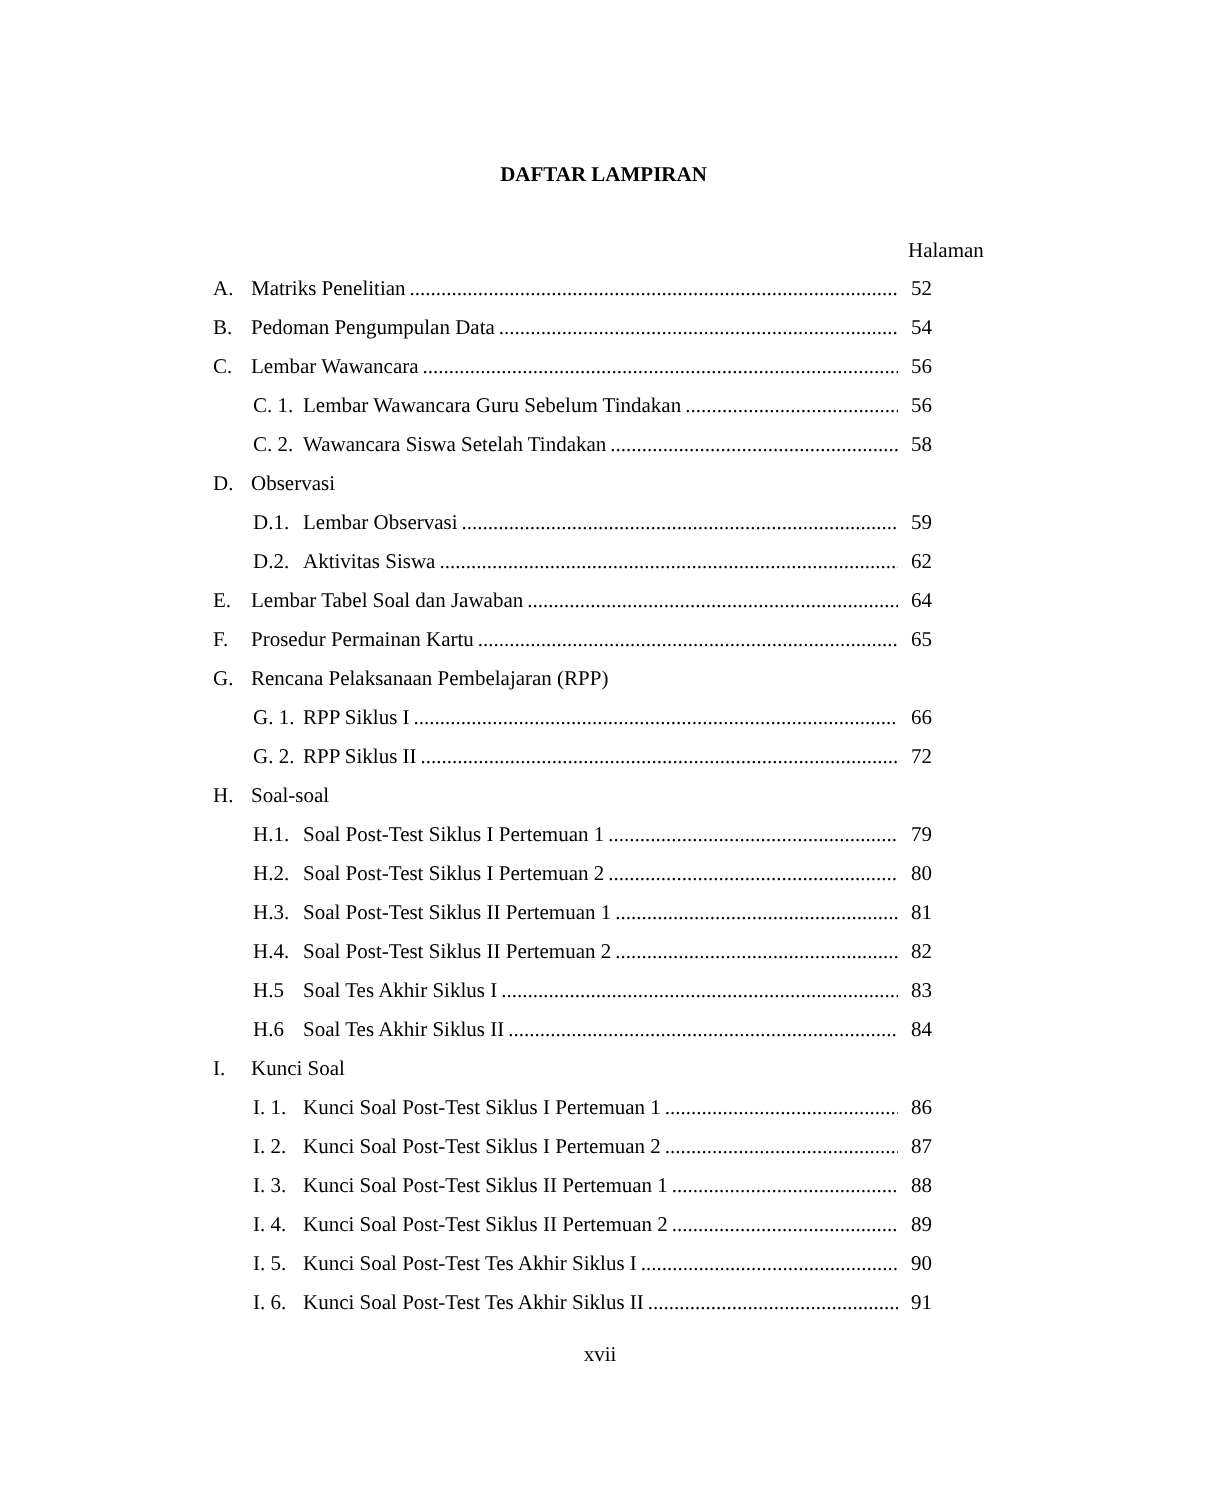DAFTAR LAMPIRAN
Halaman
A. Matriks Penelitian 52
B. Pedoman Pengumpulan Data 54
C. Lembar Wawancara 56
C. 1. Lembar Wawancara Guru Sebelum Tindakan 56
C. 2. Wawancara Siswa Setelah Tindakan 58
D. Observasi
D.1. Lembar Observasi 59
D.2. Aktivitas Siswa 62
E. Lembar Tabel Soal dan Jawaban 64
F. Prosedur Permainan Kartu 65
G. Rencana Pelaksanaan Pembelajaran (RPP)
G. 1. RPP Siklus I 66
G. 2. RPP Siklus II 72
H. Soal-soal
H.1. Soal Post-Test Siklus I Pertemuan 1 79
H.2. Soal Post-Test Siklus I Pertemuan 2 80
H.3. Soal Post-Test Siklus II Pertemuan 1 81
H.4. Soal Post-Test Siklus II Pertemuan 2 82
H.5 Soal Tes Akhir Siklus I 83
H.6 Soal Tes Akhir Siklus II 84
I. Kunci Soal
I. 1. Kunci Soal Post-Test Siklus I Pertemuan 1 86
I. 2. Kunci Soal Post-Test Siklus I Pertemuan 2 87
I. 3. Kunci Soal Post-Test Siklus II Pertemuan 1 88
I. 4. Kunci Soal Post-Test Siklus II Pertemuan 2 89
I. 5. Kunci Soal Post-Test Tes Akhir Siklus I 90
I. 6. Kunci Soal Post-Test Tes Akhir Siklus II 91
xvii